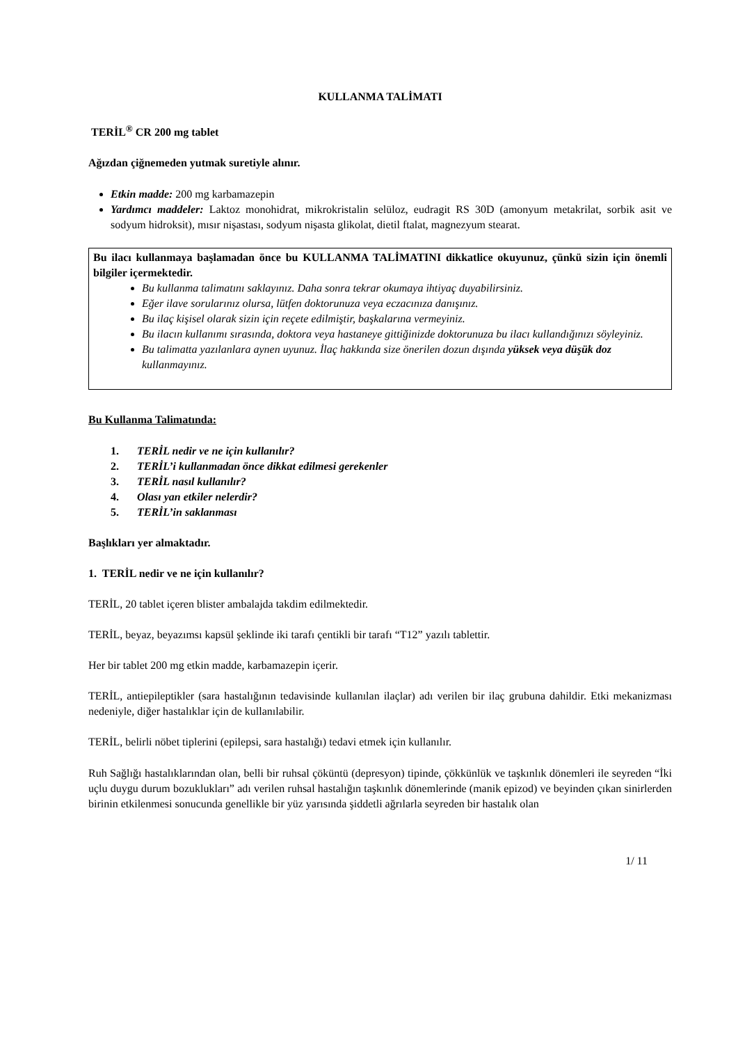KULLANMA TALİMATI
TERİL<sup>®</sup> CR 200 mg tablet
Ağızdan çiğnemeden yutmak suretiyle alınır.
Etkin madde: 200 mg karbamazepin
Yardımcı maddeler: Laktoz monohidrat, mikrokristalin selüloz, eudragit RS 30D (amonyum metakrilat, sorbik asit ve sodyum hidroksit), mısır nişastası, sodyum nişasta glikolat, dietil ftalat, magnezyum stearat.
Bu ilacı kullanmaya başlamadan önce bu KULLANMA TALİMATINI dikkatlice okuyunuz, çünkü sizin için önemli bilgiler içermektedir.
Bu kullanma talimatını saklayınız. Daha sonra tekrar okumaya ihtiyaç duyabilirsiniz.
Eğer ilave sorularınız olursa, lütfen doktorunuza veya eczacınıza danışınız.
Bu ilaç kişisel olarak sizin için reçete edilmiştir, başkalarına vermeyiniz.
Bu ilacın kullanımı sırasında, doktora veya hastaneye gittiğinizde doktorunuza bu ilacı kullandığınızı söyleyiniz.
Bu talimatta yazılanlara aynen uyunuz. İlaç hakkında size önerilen dozun dışında yüksek veya düşük doz kullanmayınız.
Bu Kullanma Talimatında:
1. TERİL nedir ve ne için kullanılır?
2. TERİL’i kullanmadan önce dikkat edilmesi gerekenler
3. TERİL nasıl kullanılır?
4. Olası yan etkiler nelerdir?
5. TERİL’in saklanması
Başlıkları yer almaktadır.
1. TERİL nedir ve ne için kullanılır?
TERİL, 20 tablet içeren blister ambalajda takdim edilmektedir.
TERİL, beyaz, beyazımsı kapsül şeklinde iki tarafı çentikli bir tarafı “T12” yazılı tablettir.
Her bir tablet 200 mg etkin madde, karbamazepin içerir.
TERİL, antiepileptikler (sara hastalığının tedavisinde kullanılan ilaçlar) adı verilen bir ilaç grubuna dahildir. Etki mekanizması nedeniyle, diğer hastalıklar için de kullanılabilir.
TERİL, belirli nöbet tiplerini (epilepsi, sara hastalığı) tedavi etmek için kullanılır.
Ruh Sağlığı hastalıklarından olan, belli bir ruhsal çöküntü (depresyon) tipinde, çökkünlük ve taşkınlık dönemleri ile seyreden “İki uçlu duygu durum bozuklukları” adı verilen ruhsal hastalığın taşkınlık dönemlerinde (manik epizod) ve beyinden çıkan sinirlerden birinin etkilenmesi sonucunda genellikle bir yüz yarısında şiddetli ağrılarla seyreden bir hastalık olan
1/ 11